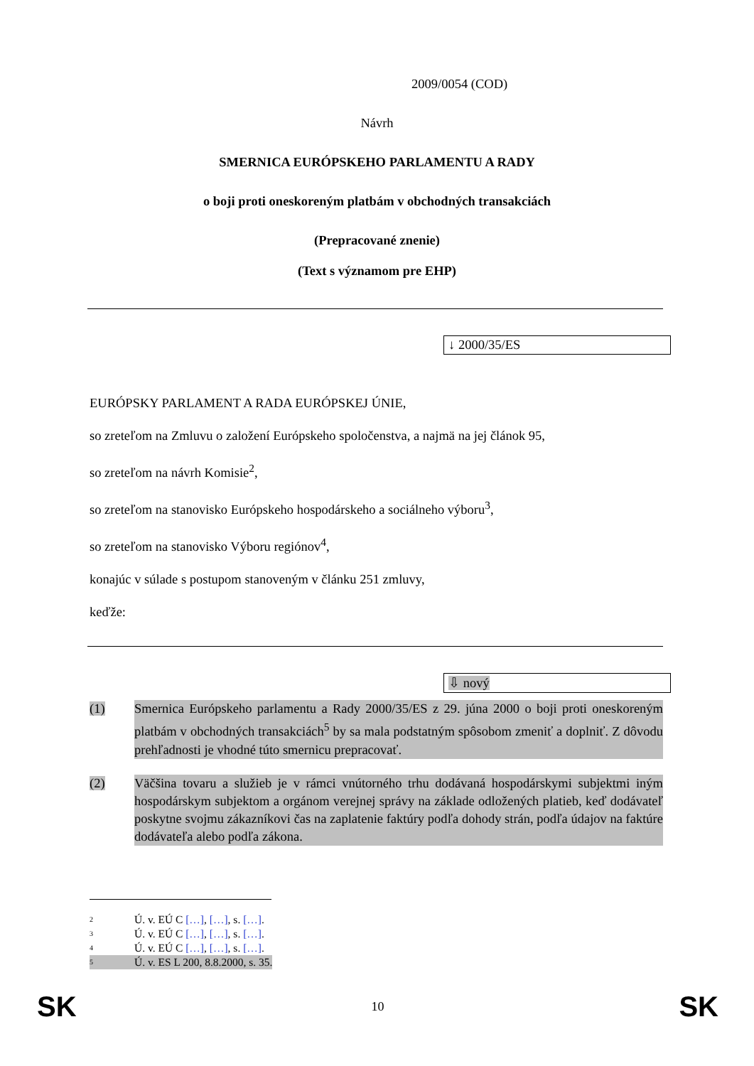2009/0054 (COD)
Návrh
SMERNICA EURÓPSKEHO PARLAMENTU A RADY
o boji proti oneskoreným platbám v obchodných transakciách
(Prepracované znenie)
(Text s významom pre EHP)
↓ 2000/35/ES
EURÓPSKY PARLAMENT A RADA EURÓPSKEJ ÚNIE,
so zreteľom na Zmluvu o založení Európskeho spoločenstva, a najmä na jej článok 95,
so zreteľom na návrh Komisie<sup>2</sup>,
so zreteľom na stanovisko Európskeho hospodárskeho a sociálneho výboru<sup>3</sup>,
so zreteľom na stanovisko Výboru regiónov<sup>4</sup>,
konajúc v súlade s postupom stanoveným v článku 251 zmluvy,
keďže:
⇩ nový
(1) Smernica Európskeho parlamentu a Rady 2000/35/ES z 29. júna 2000 o boji proti oneskoreným platbám v obchodných transakciách<sup>5</sup> by sa mala podstatným spôsobom zmeniť a doplniť. Z dôvodu prehľadnosti je vhodné túto smernicu prepracovať.
(2) Väčšina tovaru a služieb je v rámci vnútorného trhu dodávaná hospodárskymi subjektmi iným hospodárskym subjektom a orgánom verejnej správy na základe odložených platieb, keď dodávateľ poskytne svojmu zákazníkovi čas na zaplatenie faktúry podľa dohody strán, podľa údajov na faktúre dodávateľa alebo podľa zákona.
2 Ú. v. EÚ C […], […], s. […].
3 Ú. v. EÚ C […], […], s. […].
4 Ú. v. EÚ C […], […], s. […].
5 Ú. v. ES L 200, 8.8.2000, s. 35.
SK 10 SK